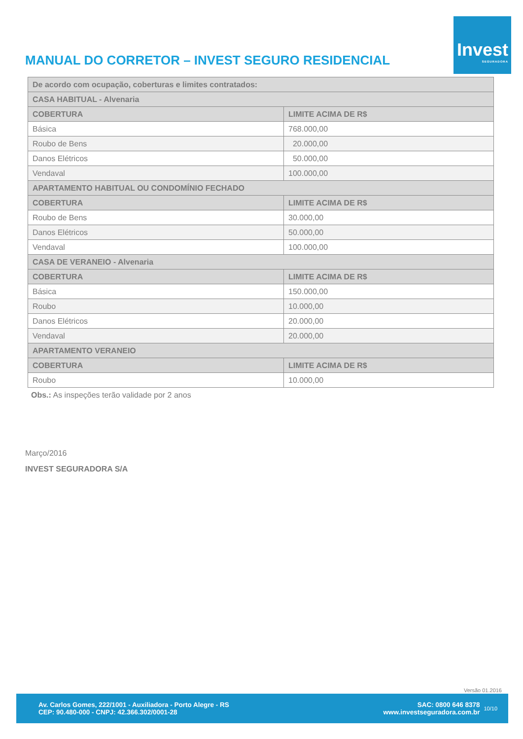MANUAL DO CORRETOR – INVEST SEGURO RESIDENCIAL
Invest
SEGURADORA
| De acordo com ocupação, coberturas e limites contratados: | |
| --- | --- |
| CASA HABITUAL - Alvenaria | |
| COBERTURA | LIMITE ACIMA DE R$ |
| Básica | 768.000,00 |
| Roubo de Bens | 20.000,00 |
| Danos Elétricos | 50.000,00 |
| Vendaval | 100.000,00 |
| APARTAMENTO HABITUAL OU CONDOMÍNIO FECHADO | |
| COBERTURA | LIMITE ACIMA DE R$ |
| Roubo de Bens | 30.000,00 |
| Danos Elétricos | 50.000,00 |
| Vendaval | 100.000,00 |
| CASA DE VERANEIO - Alvenaria | |
| COBERTURA | LIMITE ACIMA DE R$ |
| Básica | 150.000,00 |
| Roubo | 10.000,00 |
| Danos Elétricos | 20.000,00 |
| Vendaval | 20.000,00 |
| APARTAMENTO VERANEIO | |
| COBERTURA | LIMITE ACIMA DE R$ |
| Roubo | 10.000,00 |
Obs.: As inspeções terão validade por 2 anos
Março/2016
INVEST SEGURADORA S/A
Versão 01.2016
Av. Carlos Gomes, 222/1001 - Auxiliadora - Porto Alegre - RS
CEP: 90.480-000 - CNPJ: 42.366.302/0001-28
SAC: 0800 646 8378
www.investseguradora.com.br
10/10